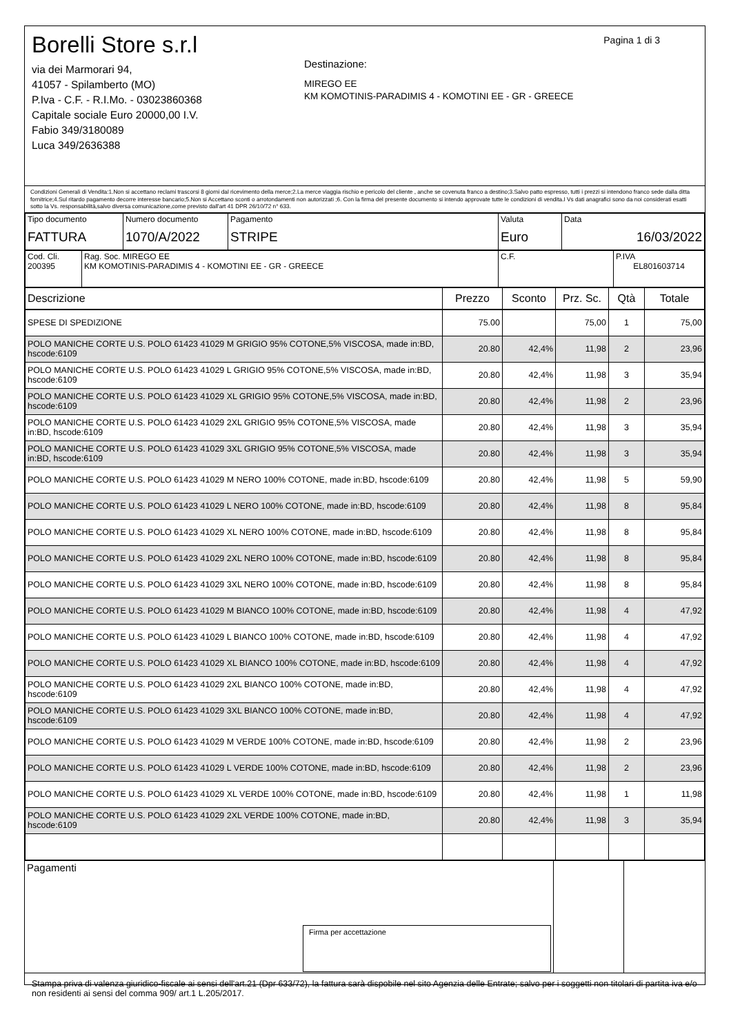Borelli Store s.r.l
via dei Marmorari 94,
41057 - Spilamberto (MO)
P.Iva - C.F. - R.I.Mo. - 03023860368
Capitale sociale Euro 20000,00 I.V.
Fabio 349/3180089
Luca 349/2636388
Pagina 1 di 3
Destinazione:
MIREGO EE
KM KOMOTINIS-PARADIMIS 4 - KOMOTINI EE - GR - GREECE
Condizioni Generali di Vendita:1.Non si accettano reclami trascorsi 8 giorni dal ricevimento della merce;2.La merce viaggia rischio e pericolo del cliente , anche se covenuta franco a destino;3.Salvo patto espresso, tutti i prezzi si intendono franco sede dalla ditta fornitrice;4.Sul ritardo pagamento decorre interesse bancario;5.Non si Accettano sconti o arrotondamenti non autorizzati ;6. Con la firma del presente documento si intendo approvate tutte le condizioni di vendita.I Vs dati anagrafici sono da noi considerati esatti sotto la Vs. responsabilità,salvo diversa comunicazione,come previsto dall'art 41 DPR 26/10/72 n° 633.
| Tipo documento FATTURA | Numero documento 1070/A/2022 | Pagamento STRIPE | Valuta Euro | Data 16/03/2022 |
| Cod. Cli. 200395 | Rag. Soc. MIREGO EE KM KOMOTINIS-PARADIMIS 4 - KOMOTINI EE - GR - GREECE | C.F. | P.IVA EL801603714 |
| Descrizione | Prezzo | Sconto | Prz. Sc. | Qtà | Totale |
| --- | --- | --- | --- | --- | --- |
| SPESE DI SPEDIZIONE | 75.00 | | 75,00 | 1 | 75,00 |
| POLO MANICHE CORTE U.S. POLO 61423 41029 M GRIGIO 95% COTONE,5% VISCOSA, made in:BD, hscode:6109 | 20.80 | 42,4% | 11,98 | 2 | 23,96 |
| POLO MANICHE CORTE U.S. POLO 61423 41029 L GRIGIO 95% COTONE,5% VISCOSA, made in:BD, hscode:6109 | 20.80 | 42,4% | 11,98 | 3 | 35,94 |
| POLO MANICHE CORTE U.S. POLO 61423 41029 XL GRIGIO 95% COTONE,5% VISCOSA, made in:BD, hscode:6109 | 20.80 | 42,4% | 11,98 | 2 | 23,96 |
| POLO MANICHE CORTE U.S. POLO 61423 41029 2XL GRIGIO 95% COTONE,5% VISCOSA, made in:BD, hscode:6109 | 20.80 | 42,4% | 11,98 | 3 | 35,94 |
| POLO MANICHE CORTE U.S. POLO 61423 41029 3XL GRIGIO 95% COTONE,5% VISCOSA, made in:BD, hscode:6109 | 20.80 | 42,4% | 11,98 | 3 | 35,94 |
| POLO MANICHE CORTE U.S. POLO 61423 41029 M NERO 100% COTONE, made in:BD, hscode:6109 | 20.80 | 42,4% | 11,98 | 5 | 59,90 |
| POLO MANICHE CORTE U.S. POLO 61423 41029 L NERO 100% COTONE, made in:BD, hscode:6109 | 20.80 | 42,4% | 11,98 | 8 | 95,84 |
| POLO MANICHE CORTE U.S. POLO 61423 41029 XL NERO 100% COTONE, made in:BD, hscode:6109 | 20.80 | 42,4% | 11,98 | 8 | 95,84 |
| POLO MANICHE CORTE U.S. POLO 61423 41029 2XL NERO 100% COTONE, made in:BD, hscode:6109 | 20.80 | 42,4% | 11,98 | 8 | 95,84 |
| POLO MANICHE CORTE U.S. POLO 61423 41029 3XL NERO 100% COTONE, made in:BD, hscode:6109 | 20.80 | 42,4% | 11,98 | 8 | 95,84 |
| POLO MANICHE CORTE U.S. POLO 61423 41029 M BIANCO 100% COTONE, made in:BD, hscode:6109 | 20.80 | 42,4% | 11,98 | 4 | 47,92 |
| POLO MANICHE CORTE U.S. POLO 61423 41029 L BIANCO 100% COTONE, made in:BD, hscode:6109 | 20.80 | 42,4% | 11,98 | 4 | 47,92 |
| POLO MANICHE CORTE U.S. POLO 61423 41029 XL BIANCO 100% COTONE, made in:BD, hscode:6109 | 20.80 | 42,4% | 11,98 | 4 | 47,92 |
| POLO MANICHE CORTE U.S. POLO 61423 41029 2XL BIANCO 100% COTONE, made in:BD, hscode:6109 | 20.80 | 42,4% | 11,98 | 4 | 47,92 |
| POLO MANICHE CORTE U.S. POLO 61423 41029 3XL BIANCO 100% COTONE, made in:BD, hscode:6109 | 20.80 | 42,4% | 11,98 | 4 | 47,92 |
| POLO MANICHE CORTE U.S. POLO 61423 41029 M VERDE 100% COTONE, made in:BD, hscode:6109 | 20.80 | 42,4% | 11,98 | 2 | 23,96 |
| POLO MANICHE CORTE U.S. POLO 61423 41029 L VERDE 100% COTONE, made in:BD, hscode:6109 | 20.80 | 42,4% | 11,98 | 2 | 23,96 |
| POLO MANICHE CORTE U.S. POLO 61423 41029 XL VERDE 100% COTONE, made in:BD, hscode:6109 | 20.80 | 42,4% | 11,98 | 1 | 11,98 |
| POLO MANICHE CORTE U.S. POLO 61423 41029 2XL VERDE 100% COTONE, made in:BD, hscode:6109 | 20.80 | 42,4% | 11,98 | 3 | 35,94 |
| Pagamenti Firma per accettazione | | |
Stampa priva di valenza giuridico-fiscale ai sensi dell'art.21 (Dpr 633/72), la fattura sarà dispobile nel sito Agenzia delle Entrate; salvo per i soggetti non titolari di partita iva e/o non residenti ai sensi del comma 909/ art.1 L.205/2017.